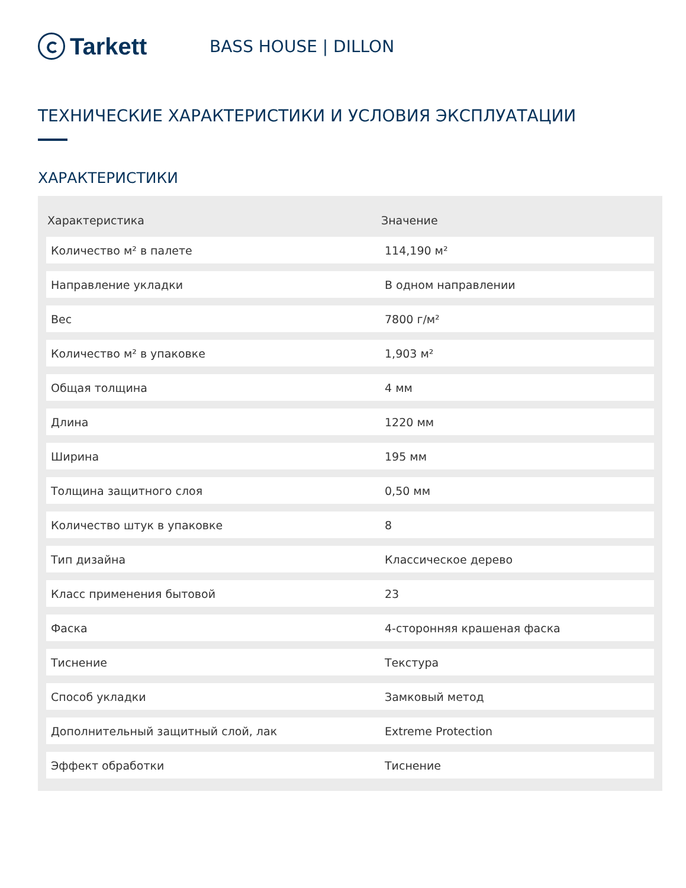Tarkett
BASS HOUSE | DILLON
ТЕХНИЧЕСКИЕ ХАРАКТЕРИСТИКИ И УСЛОВИЯ ЭКСПЛУАТАЦИИ
ХАРАКТЕРИСТИКИ
| Характеристика | Значение |
| --- | --- |
| Количество м² в палете | 114,190 м² |
| Направление укладки | В одном направлении |
| Вес | 7800 г/м² |
| Количество м² в упаковке | 1,903 м² |
| Общая толщина | 4 мм |
| Длина | 1220 мм |
| Ширина | 195 мм |
| Толщина защитного слоя | 0,50 мм |
| Количество штук в упаковке | 8 |
| Тип дизайна | Классическое дерево |
| Класс применения бытовой | 23 |
| Фаска | 4-сторонняя крашеная фаска |
| Тиснение | Текстура |
| Способ укладки | Замковый метод |
| Дополнительный защитный слой, лак | Extreme Protection |
| Эффект обработки | Тиснение |